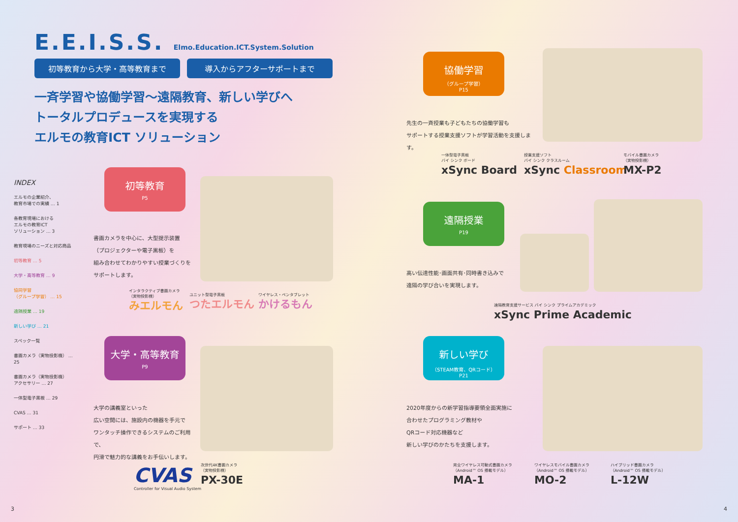E.E.I.S.S. Elmo.Education.ICT.System.Solution
初等教育から大学・高等教育まで 導入からアフターサポートまで
一斉学習や協働学習〜遠隔教育、新しい学びへ
トータルプロデュースを実現する
エルモの教育ICT ソリューション
INDEX
エルモの企業紹介、
教育市場での実績 … 1
各教育現場における
エルモの教育ICT
ソリューション … 3
教育現場のニーズと対応商品
初等教育 … 5
大学・高等教育 … 9
協同学習
（グループ学習） … 15
遠隔授業 … 19
新しい学び … 21
スペック一覧
書画カメラ（実物投影機） … 25
書画カメラ（実物投影機）
アクセサリー … 27
一体型電子黒板 … 29
CVAS … 31
サポート … 33
初等教育
P5
書画カメラを中心に、大型提示装置
（プロジェクターや電子黒板）を
組み合わせてわかりやすい授業づくりを
サポートします。
インタラクティブ書画カメラ
（実物投影機）
みエルモん
ユニット型電子黒板
つたエルモん
ワイヤレス・ペンタブレット
かけるもん
大学・高等教育
P9
大学の講義室といった
広い空間には、施設内の機器を手元で
ワンタッチ操作できるシステムのご利用で、
円滑で魅力的な講義をお手伝いします。
CVAS
Controller for Visual Audio System
次世代4K書画カメラ
（実物投影機）
PX-30E
3
協働学習
（グループ学習）
P15
先生の一斉授業も子どもたちの協働学習も
サポートする授業支援ソフトが学習活動を支援します。
一体型電子黒板
バイ シンク ボード
xSync Board
授業支援ソフト
バイ シンク クラスルーム
xSync Classroom
モバイル書画カメラ
（実物投影機）
MX-P2
遠隔授業
P19
高い伝達性能･画面共有･同時書き込みで
遠隔の学び合いを実現します。
遠隔教育支援サービス バイ シンク プライムアカデミック
xSync Prime Academic
新しい学び
（STEAM教育、QRコード）
P21
2020年度からの新学習指導要領全面実施に
合わせたプログラミング教材や
QRコード対応機器など
新しい学びのかたちを支援します。
完全ワイヤレス可動式書画カメラ
（Android™ OS 搭載モデル）
MA-1
ワイヤレスモバイル書画カメラ
（Android™ OS 搭載モデル）
MO-2
ハイブリッド書画カメラ
（Android™ OS 搭載モデル）
L-12W
4